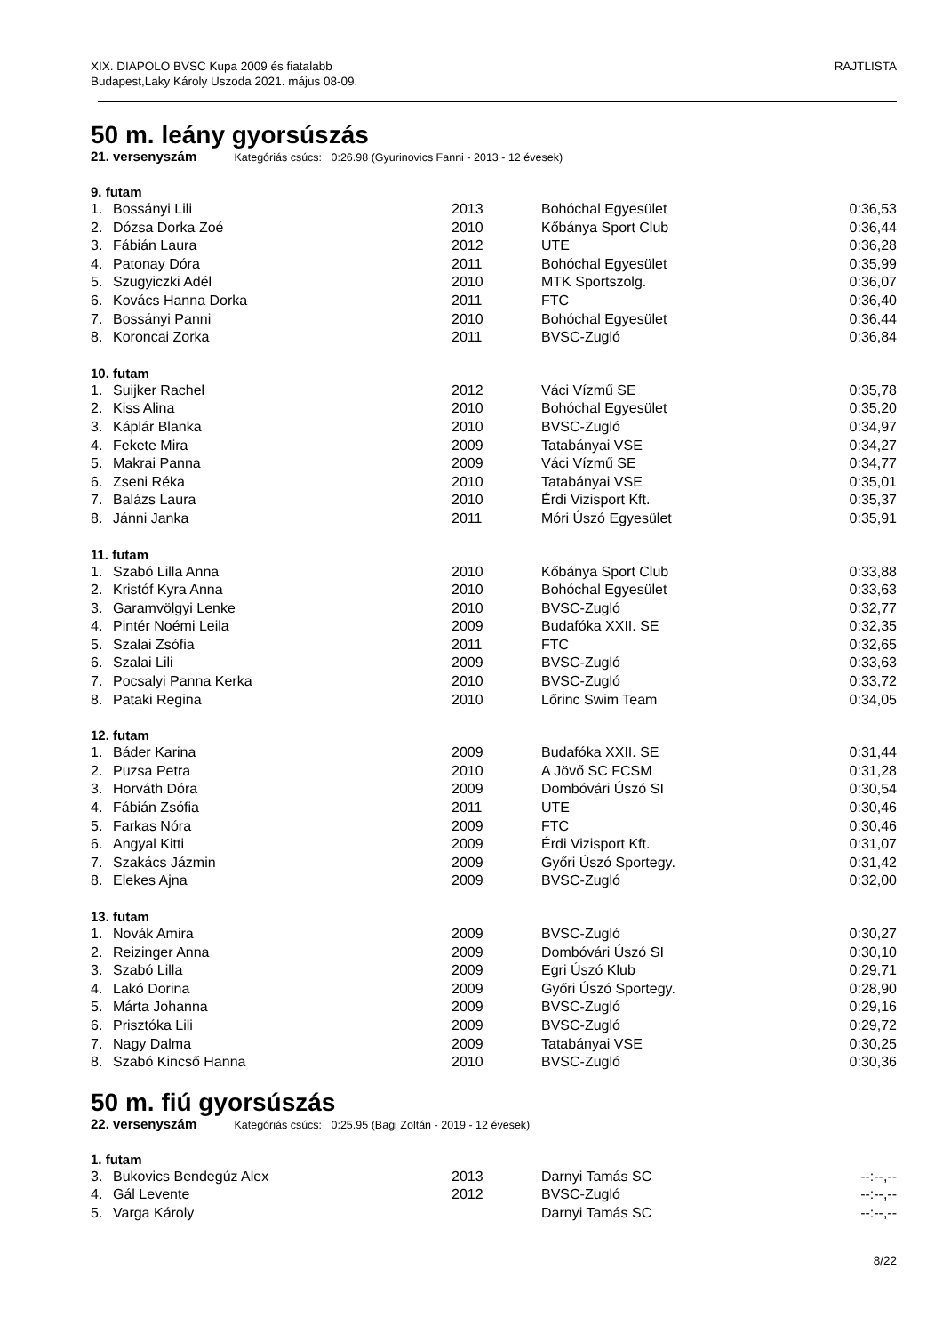XIX. DIAPOLO BVSC Kupa 2009 és fiatalabb
Budapest,Laky Károly Uszoda 2021. május 08-09.
RAJTLISTA
50 m. leány gyorsúszás
21. versenyszám Kategóriás csúcs: 0:26.98 (Gyurinovics Fanni - 2013 - 12 évesek)
9. futam
| 1. | Bossányi Lili | 2013 | Bohóchal Egyesület | 0:36,53 |
| 2. | Dózsa Dorka Zoé | 2010 | Kőbánya Sport Club | 0:36,44 |
| 3. | Fábián Laura | 2012 | UTE | 0:36,28 |
| 4. | Patonay Dóra | 2011 | Bohóchal Egyesület | 0:35,99 |
| 5. | Szugyiczki Adél | 2010 | MTK Sportszolg. | 0:36,07 |
| 6. | Kovács Hanna Dorka | 2011 | FTC | 0:36,40 |
| 7. | Bossányi Panni | 2010 | Bohóchal Egyesület | 0:36,44 |
| 8. | Koroncai Zorka | 2011 | BVSC-Zugló | 0:36,84 |
10. futam
| 1. | Suijker Rachel | 2012 | Váci Vízmű SE | 0:35,78 |
| 2. | Kiss Alina | 2010 | Bohóchal Egyesület | 0:35,20 |
| 3. | Káplár Blanka | 2010 | BVSC-Zugló | 0:34,97 |
| 4. | Fekete Mira | 2009 | Tatabányai VSE | 0:34,27 |
| 5. | Makrai Panna | 2009 | Váci Vízmű SE | 0:34,77 |
| 6. | Zseni Réka | 2010 | Tatabányai VSE | 0:35,01 |
| 7. | Balázs Laura | 2010 | Érdi Vizisport Kft. | 0:35,37 |
| 8. | Jánni Janka | 2011 | Móri Úszó Egyesület | 0:35,91 |
11. futam
| 1. | Szabó Lilla Anna | 2010 | Kőbánya Sport Club | 0:33,88 |
| 2. | Kristóf Kyra Anna | 2010 | Bohóchal Egyesület | 0:33,63 |
| 3. | Garamvölgyi Lenke | 2010 | BVSC-Zugló | 0:32,77 |
| 4. | Pintér Noémi Leila | 2009 | Budafóka XXII. SE | 0:32,35 |
| 5. | Szalai Zsófia | 2011 | FTC | 0:32,65 |
| 6. | Szalai Lili | 2009 | BVSC-Zugló | 0:33,63 |
| 7. | Pocsalyi Panna Kerka | 2010 | BVSC-Zugló | 0:33,72 |
| 8. | Pataki Regina | 2010 | Lőrinc Swim Team | 0:34,05 |
12. futam
| 1. | Báder Karina | 2009 | Budafóka XXII. SE | 0:31,44 |
| 2. | Puzsa Petra | 2010 | A Jövő SC FCSM | 0:31,28 |
| 3. | Horváth Dóra | 2009 | Dombóvári Úszó SI | 0:30,54 |
| 4. | Fábián Zsófia | 2011 | UTE | 0:30,46 |
| 5. | Farkas Nóra | 2009 | FTC | 0:30,46 |
| 6. | Angyal Kitti | 2009 | Érdi Vizisport Kft. | 0:31,07 |
| 7. | Szakács Jázmin | 2009 | Győri Úszó Sportegy. | 0:31,42 |
| 8. | Elekes Ajna | 2009 | BVSC-Zugló | 0:32,00 |
13. futam
| 1. | Novák Amira | 2009 | BVSC-Zugló | 0:30,27 |
| 2. | Reizinger Anna | 2009 | Dombóvári Úszó SI | 0:30,10 |
| 3. | Szabó Lilla | 2009 | Egri Úszó Klub | 0:29,71 |
| 4. | Lakó Dorina | 2009 | Győri Úszó Sportegy. | 0:28,90 |
| 5. | Márta Johanna | 2009 | BVSC-Zugló | 0:29,16 |
| 6. | Prisztóka Lili | 2009 | BVSC-Zugló | 0:29,72 |
| 7. | Nagy Dalma | 2009 | Tatabányai VSE | 0:30,25 |
| 8. | Szabó Kincső Hanna | 2010 | BVSC-Zugló | 0:30,36 |
50 m. fiú gyorsúszás
22. versenyszám Kategóriás csúcs: 0:25.95 (Bagi Zoltán - 2019 - 12 évesek)
1. futam
| 3. | Bukovics Bendegúz Alex | 2013 | Darnyi Tamás SC | --:--,-- |
| 4. | Gál Levente | 2012 | BVSC-Zugló | --:--,-- |
| 5. | Varga Károly | | Darnyi Tamás SC | --:--,-- |
8/22